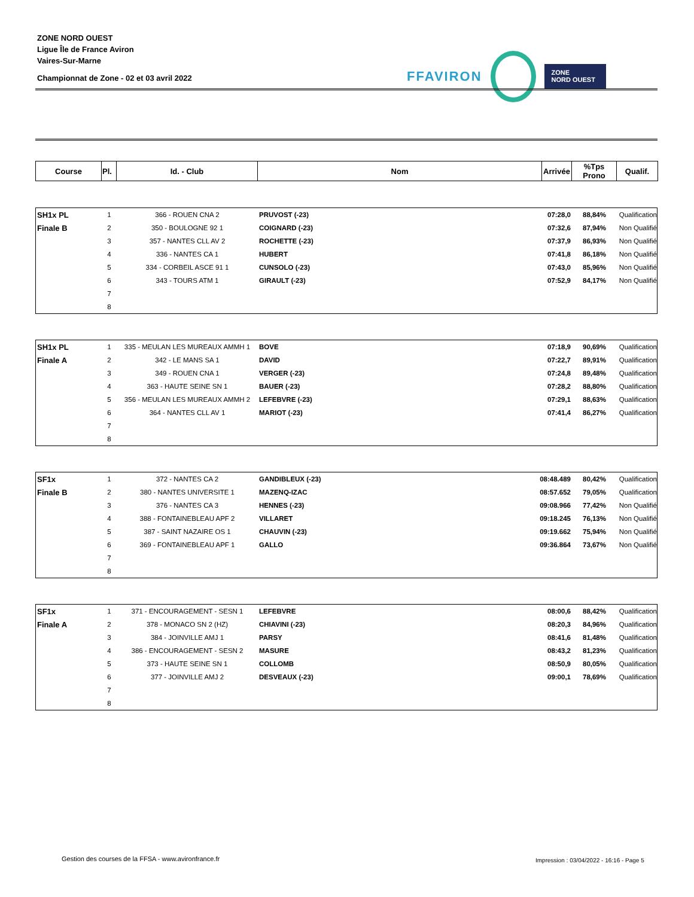ZONE NORD OUEST
Ligue Île de France Aviron
Vaires-Sur-Marne
Championnat de Zone - 02 et 03 avril 2022
FFAVIRON ZONE
NORD OUEST
| Course | Pl. | Id. - Club | Nom | Arrivée | %Tps Prono | Qualif. |
| --- | --- | --- | --- | --- | --- | --- |
| SH1x PL | 1 | 366 - ROUEN CNA 2 | PRUVOST (-23) | 07:28,0 | 88,84% | Qualification |
| Finale B | 2 | 350 - BOULOGNE 92 1 | COIGNARD (-23) | 07:32,6 | 87,94% | Non Qualifié |
| | 3 | 357 - NANTES CLL AV 2 | ROCHETTE (-23) | 07:37,9 | 86,93% | Non Qualifié |
| | 4 | 336 - NANTES CA 1 | HUBERT | 07:41,8 | 86,18% | Non Qualifié |
| | 5 | 334 - CORBEIL ASCE 91 1 | CUNSOLO (-23) | 07:43,0 | 85,96% | Non Qualifié |
| | 6 | 343 - TOURS ATM 1 | GIRAULT (-23) | 07:52,9 | 84,17% | Non Qualifié |
| | 7 | | | | | |
| | 8 | | | | | |
| SH1x PL | 1 | 335 - MEULAN LES MUREAUX AMMH 1 | BOVE | 07:18,9 | 90,69% | Qualification |
| Finale A | 2 | 342 - LE MANS SA 1 | DAVID | 07:22,7 | 89,91% | Qualification |
| | 3 | 349 - ROUEN CNA 1 | VERGER (-23) | 07:24,8 | 89,48% | Qualification |
| | 4 | 363 - HAUTE SEINE SN 1 | BAUER (-23) | 07:28,2 | 88,80% | Qualification |
| | 5 | 356 - MEULAN LES MUREAUX AMMH 2 | LEFEBVRE (-23) | 07:29,1 | 88,63% | Qualification |
| | 6 | 364 - NANTES CLL AV 1 | MARIOT (-23) | 07:41,4 | 86,27% | Qualification |
| | 7 | | | | | |
| | 8 | | | | | |
| SF1x | 1 | 372 - NANTES CA 2 | GANDIBLEUX (-23) | 08:48.489 | 80,42% | Qualification |
| Finale B | 2 | 380 - NANTES UNIVERSITE 1 | MAZENQ-IZAC | 08:57.652 | 79,05% | Qualification |
| | 3 | 376 - NANTES CA 3 | HENNES (-23) | 09:08.966 | 77,42% | Non Qualifié |
| | 4 | 388 - FONTAINEBLEAU APF 2 | VILLARET | 09:18.245 | 76,13% | Non Qualifié |
| | 5 | 387 - SAINT NAZAIRE OS 1 | CHAUVIN (-23) | 09:19.662 | 75,94% | Non Qualifié |
| | 6 | 369 - FONTAINEBLEAU APF 1 | GALLO | 09:36.864 | 73,67% | Non Qualifié |
| | 7 | | | | | |
| | 8 | | | | | |
| SF1x | 1 | 371 - ENCOURAGEMENT - SESN 1 | LEFEBVRE | 08:00,6 | 88,42% | Qualification |
| Finale A | 2 | 378 - MONACO SN 2 (HZ) | CHIAVINI (-23) | 08:20,3 | 84,96% | Qualification |
| | 3 | 384 - JOINVILLE AMJ 1 | PARSY | 08:41,6 | 81,48% | Qualification |
| | 4 | 386 - ENCOURAGEMENT - SESN 2 | MASURE | 08:43,2 | 81,23% | Qualification |
| | 5 | 373 - HAUTE SEINE SN 1 | COLLOMB | 08:50,9 | 80,05% | Qualification |
| | 6 | 377 - JOINVILLE AMJ 2 | DESVEAUX (-23) | 09:00,1 | 78,69% | Qualification |
| | 7 | | | | | |
| | 8 | | | | | |
Gestion des courses de la FFSA - www.avironfrance.fr
Impression : 03/04/2022 - 16:16 - Page 5